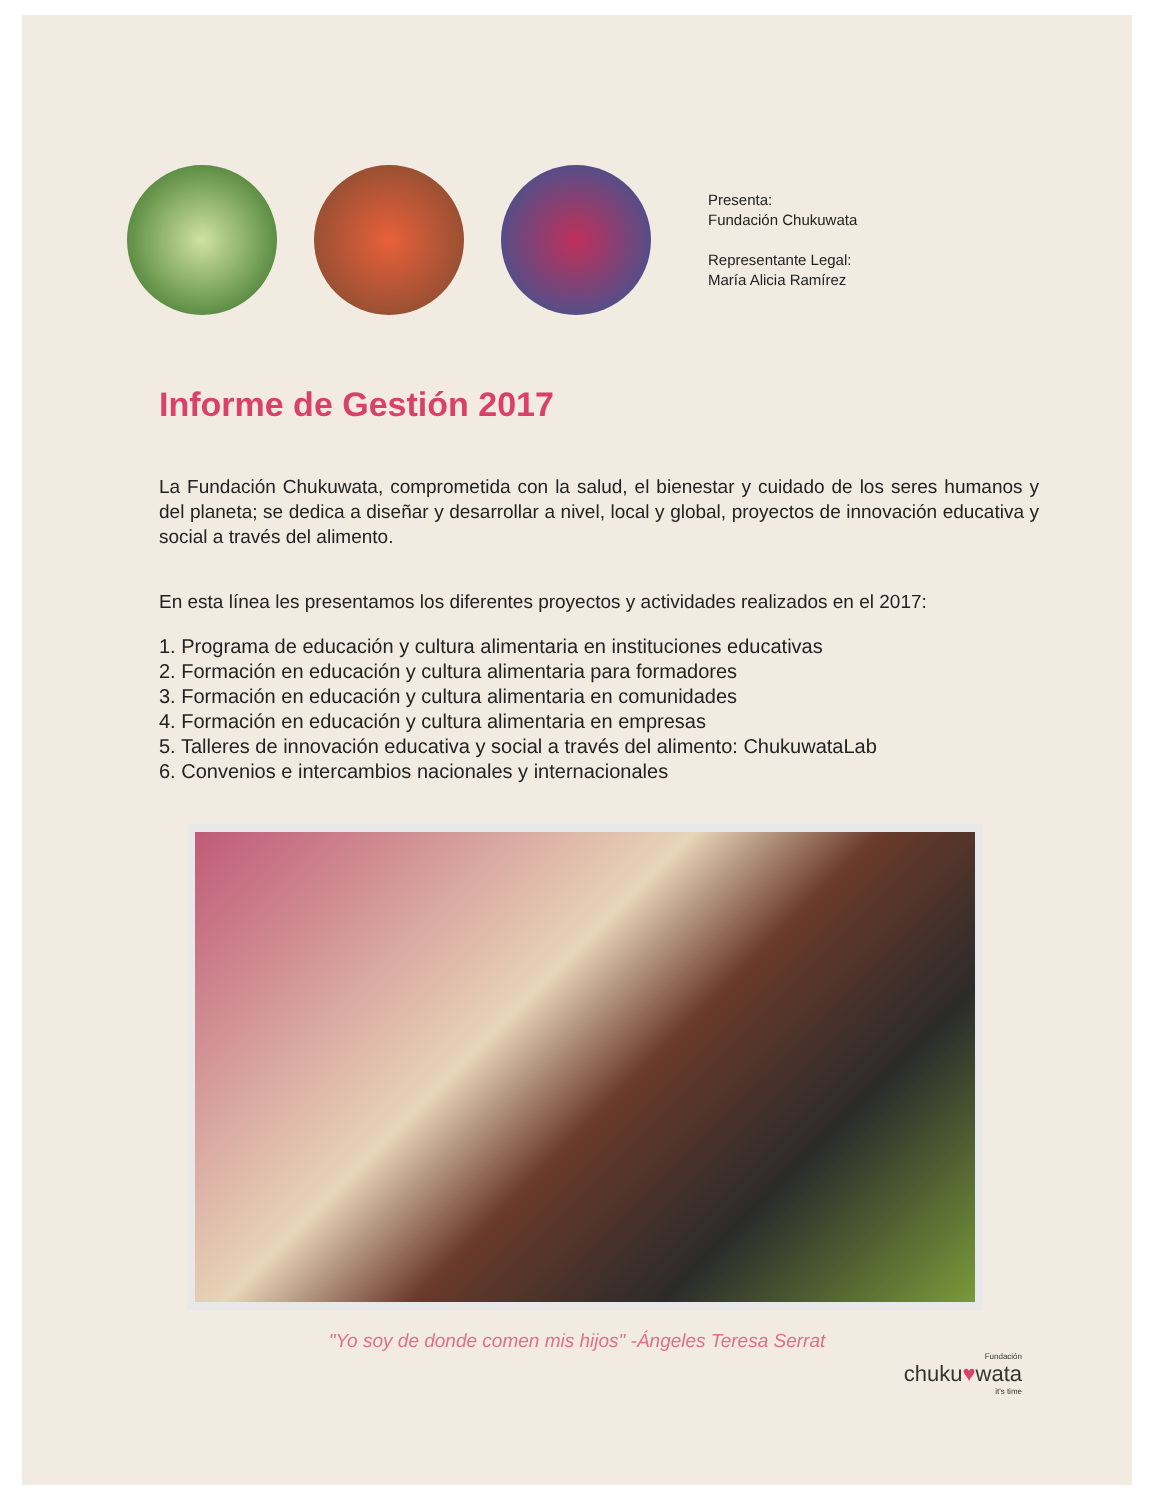Presenta:
Fundación Chukuwata
Representante Legal:
María Alicia Ramírez
Informe de Gestión 2017
La Fundación Chukuwata, comprometida con la salud, el bienestar y cuidado de los seres humanos y del planeta; se dedica a diseñar y desarrollar a nivel, local y global, proyectos de innovación educativa y social a través del alimento.
En esta línea les presentamos los diferentes proyectos y actividades realizados en el 2017:
1. Programa de educación y cultura alimentaria en instituciones educativas
2. Formación en educación y cultura alimentaria para formadores
3. Formación en educación y cultura alimentaria en comunidades
4. Formación en educación y cultura alimentaria en empresas
5. Talleres de innovación educativa y social a través del alimento: ChukuwataLab
6. Convenios e intercambios nacionales y internacionales
"Yo soy de donde comen mis hijos" -Ángeles Teresa Serrat
Fundación
chuku♥wata
it's time